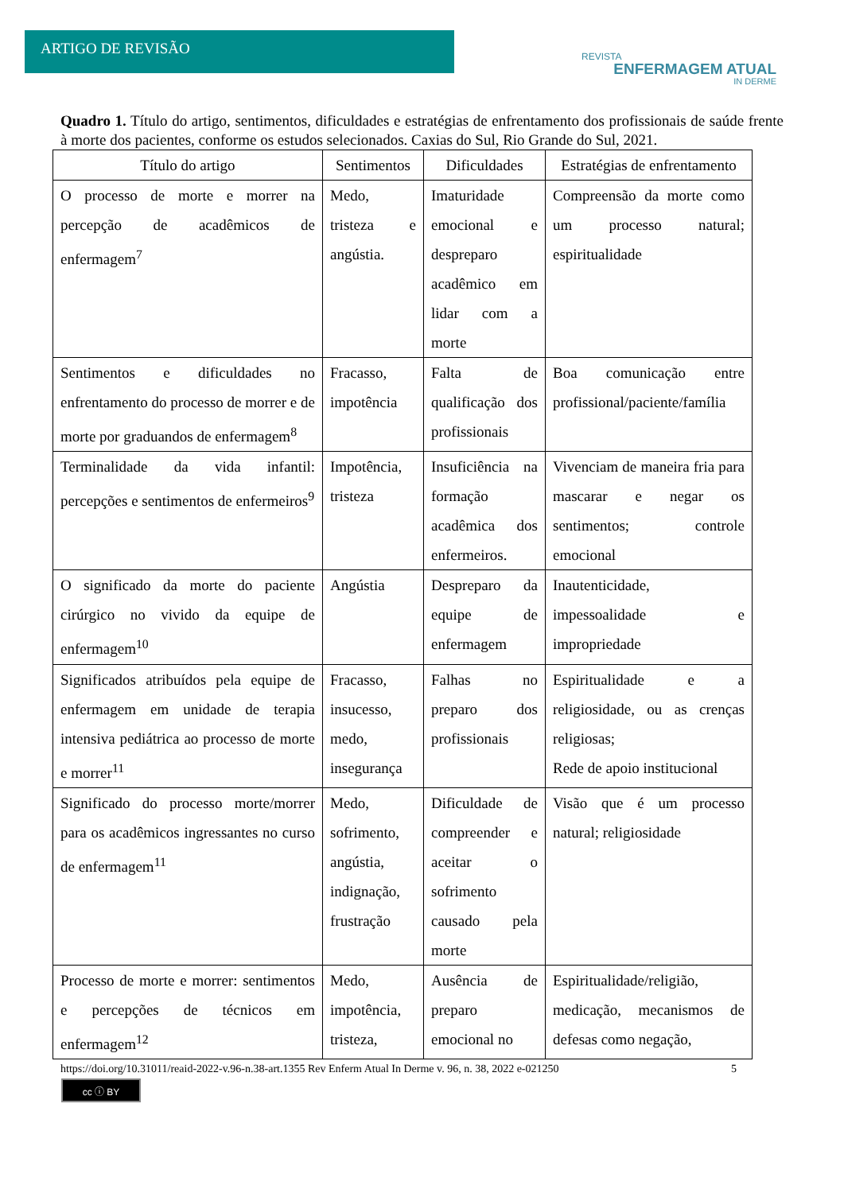ARTIGO DE REVISÃO
REVISTA
ENFERMAGEM ATUAL
IN DERME
Quadro 1. Título do artigo, sentimentos, dificuldades e estratégias de enfrentamento dos profissionais de saúde frente à morte dos pacientes, conforme os estudos selecionados. Caxias do Sul, Rio Grande do Sul, 2021.
| Título do artigo | Sentimentos | Dificuldades | Estratégias de enfrentamento |
| --- | --- | --- | --- |
| O processo de morte e morrer na percepção de acadêmicos de enfermagem<sup>7</sup> | Medo, tristeza e angústia. | Imaturidade emocional e despreparo acadêmico em lidar com a morte | Compreensão da morte como um processo natural; espiritualidade |
| Sentimentos e dificuldades no enfrentamento do processo de morrer e de morte por graduandos de enfermagem<sup>8</sup> | Fracasso, impotência | Falta de qualificação dos profissionais | Boa comunicação entre profissional/paciente/família |
| Terminalidade da vida infantil: percepções e sentimentos de enfermeiros<sup>9</sup> | Impotência, tristeza | Insuficiência na formação acadêmica dos enfermeiros. | Vivenciam de maneira fria para mascarar e negar os sentimentos; controle emocional |
| O significado da morte do paciente cirúrgico no vivido da equipe de enfermagem<sup>10</sup> | Angústia | Despreparo da equipe de enfermagem | Inautenticidade, impessoalidade e impropriedade |
| Significados atribuídos pela equipe de enfermagem em unidade de terapia intensiva pediátrica ao processo de morte e morrer<sup>11</sup> | Fracasso, insucesso, medo, insegurança | Falhas no preparo dos profissionais | Espiritualidade e a religiosidade, ou as crenças religiosas; Rede de apoio institucional |
| Significado do processo morte/morrer para os acadêmicos ingressantes no curso de enfermagem<sup>11</sup> | Medo, sofrimento, angústia, indignação, frustração | Dificuldade de compreender e aceitar o sofrimento causado pela morte | Visão que é um processo natural; religiosidade |
| Processo de morte e morrer: sentimentos e percepções de técnicos em enfermagem<sup>12</sup> | Medo, impotência, tristeza, | Ausência de preparo emocional no | Espiritualidade/religião, medicação, mecanismos de defesas como negação, |
https://doi.org/10.31011/reaid-2022-v.96-n.38-art.1355 Rev Enferm Atual In Derme v. 96, n. 38, 2022 e-021250 5
cc ⓘ BY